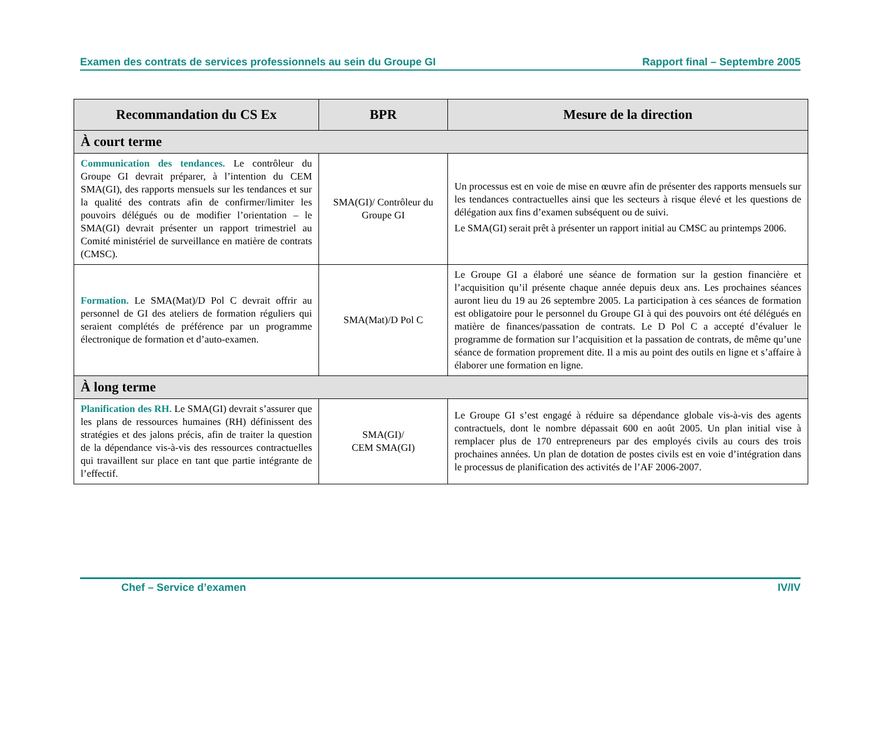Examen des contrats de services professionnels au sein du Groupe GI Rapport final – Septembre 2005
| Recommandation du CS Ex | BPR | Mesure de la direction |
| --- | --- | --- |
| À court terme | | |
| Communication des tendances. Le contrôleur du Groupe GI devrait préparer, à l’intention du CEM SMA(GI), des rapports mensuels sur les tendances et sur la qualité des contrats afin de confirmer/limiter les pouvoirs délégués ou de modifier l’orientation – le SMA(GI) devrait présenter un rapport trimestriel au Comité ministériel de surveillance en matière de contrats (CMSC). | SMA(GI)/ Contrôleur du Groupe GI | Un processus est en voie de mise en œuvre afin de présenter des rapports mensuels sur les tendances contractuelles ainsi que les secteurs à risque élevé et les questions de délégation aux fins d’examen subséquent ou de suivi. Le SMA(GI) serait prêt à présenter un rapport initial au CMSC au printemps 2006. |
| Formation. Le SMA(Mat)/D Pol C devrait offrir au personnel de GI des ateliers de formation réguliers qui seraient complétés de préférence par un programme électronique de formation et d’auto-examen. | SMA(Mat)/D Pol C | Le Groupe GI a élaboré une séance de formation sur la gestion financière et l’acquisition qu’il présente chaque année depuis deux ans. Les prochaines séances auront lieu du 19 au 26 septembre 2005. La participation à ces séances de formation est obligatoire pour le personnel du Groupe GI à qui des pouvoirs ont été délégués en matière de finances/passation de contrats. Le D Pol C a accepté d’évaluer le programme de formation sur l’acquisition et la passation de contrats, de même qu’une séance de formation proprement dite. Il a mis au point des outils en ligne et s’affaire à élaborer une formation en ligne. |
| À long terme | | |
| Planification des RH. Le SMA(GI) devrait s’assurer que les plans de ressources humaines (RH) définissent des stratégies et des jalons précis, afin de traiter la question de la dépendance vis-à-vis des ressources contractuelles qui travaillent sur place en tant que partie intégrante de l’effectif. | SMA(GI)/ CEM SMA(GI) | Le Groupe GI s’est engagé à réduire sa dépendance globale vis-à-vis des agents contractuels, dont le nombre dépassait 600 en août 2005. Un plan initial vise à remplacer plus de 170 entrepreneurs par des employés civils au cours des trois prochaines années. Un plan de dotation de postes civils est en voie d’intégration dans le processus de planification des activités de l’AF 2006-2007. |
Chef – Service d’examen IV/IV